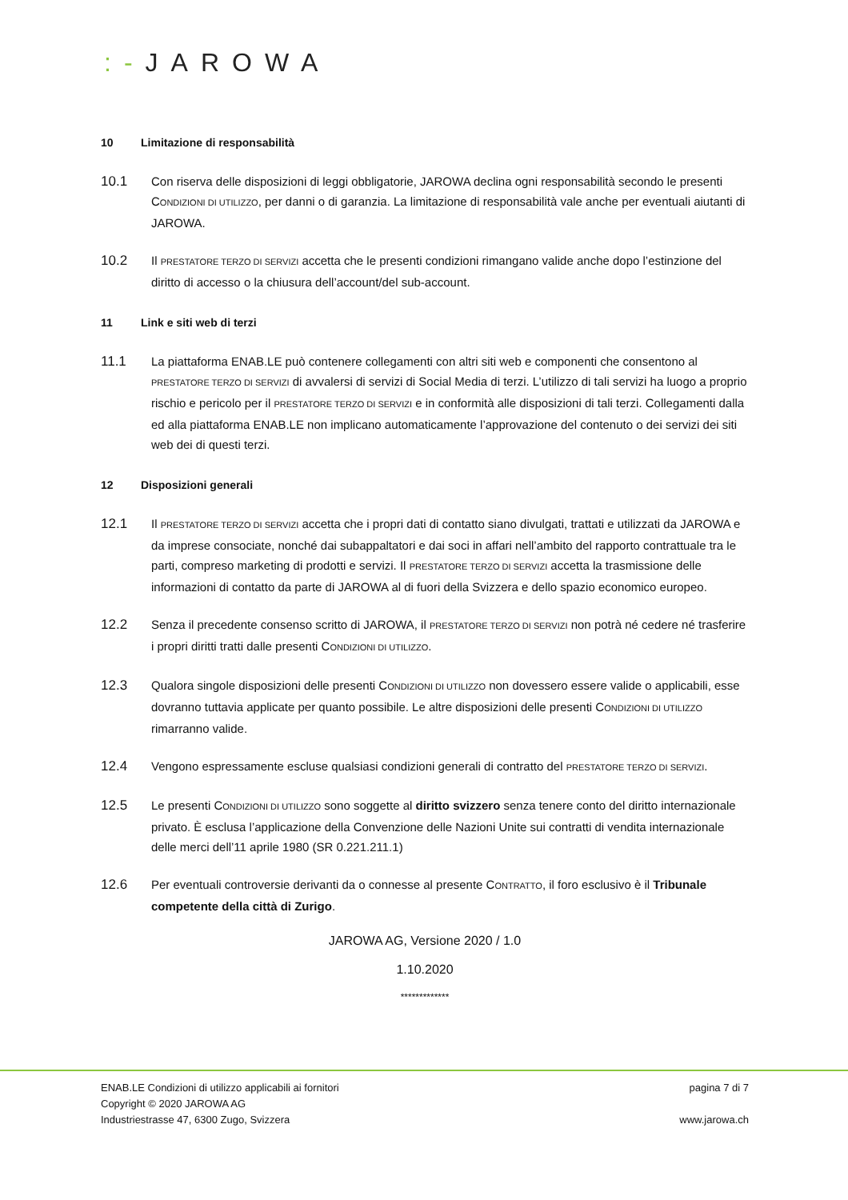:-JAROWA
10 Limitazione di responsabilità
10.1 Con riserva delle disposizioni di leggi obbligatorie, JAROWA declina ogni responsabilità secondo le presenti CONDIZIONI DI UTILIZZO, per danni o di garanzia. La limitazione di responsabilità vale anche per eventuali aiutanti di JAROWA.
10.2 Il PRESTATORE TERZO DI SERVIZI accetta che le presenti condizioni rimangano valide anche dopo l’estinzione del diritto di accesso o la chiusura dell’account/del sub-account.
11 Link e siti web di terzi
11.1 La piattaforma ENAB.LE può contenere collegamenti con altri siti web e componenti che consentono al PRESTATORE TERZO DI SERVIZI di avvalersi di servizi di Social Media di terzi. L’utilizzo di tali servizi ha luogo a proprio rischio e pericolo per il PRESTATORE TERZO DI SERVIZI e in conformità alle disposizioni di tali terzi. Collegamenti dalla ed alla piattaforma ENAB.LE non implicano automaticamente l’approvazione del contenuto o dei servizi dei siti web dei di questi terzi.
12 Disposizioni generali
12.1 Il PRESTATORE TERZO DI SERVIZI accetta che i propri dati di contatto siano divulgati, trattati e utilizzati da JAROWA e da imprese consociate, nonché dai subappaltatori e dai soci in affari nell’ambito del rapporto contrattuale tra le parti, compreso marketing di prodotti e servizi. Il PRESTATORE TERZO DI SERVIZI accetta la trasmissione delle informazioni di contatto da parte di JAROWA al di fuori della Svizzera e dello spazio economico europeo.
12.2 Senza il precedente consenso scritto di JAROWA, il PRESTATORE TERZO DI SERVIZI non potrà né cedere né trasferire i propri diritti tratti dalle presenti CONDIZIONI DI UTILIZZO.
12.3 Qualora singole disposizioni delle presenti CONDIZIONI DI UTILIZZO non dovessero essere valide o applicabili, esse dovranno tuttavia applicate per quanto possibile. Le altre disposizioni delle presenti CONDIZIONI DI UTILIZZO rimarranno valide.
12.4 Vengono espressamente escluse qualsiasi condizioni generali di contratto del PRESTATORE TERZO DI SERVIZI.
12.5 Le presenti CONDIZIONI DI UTILIZZO sono soggette al diritto svizzero senza tenere conto del diritto internazionale privato. È esclusa l’applicazione della Convenzione delle Nazioni Unite sui contratti di vendita internazionale delle merci dell’11 aprile 1980 (SR 0.221.211.1)
12.6 Per eventuali controversie derivanti da o connesse al presente CONTRATTO, il foro esclusivo è il Tribunale competente della città di Zurigo.
JAROWA AG, Versione 2020 / 1.0
1.10.2020
*************
ENAB.LE Condizioni di utilizzo applicabili ai fornitori
Copyright © 2020 JAROWA AG
Industriestrasse 47, 6300 Zugo, Svizzera
pagina 7 di 7
www.jarowa.ch